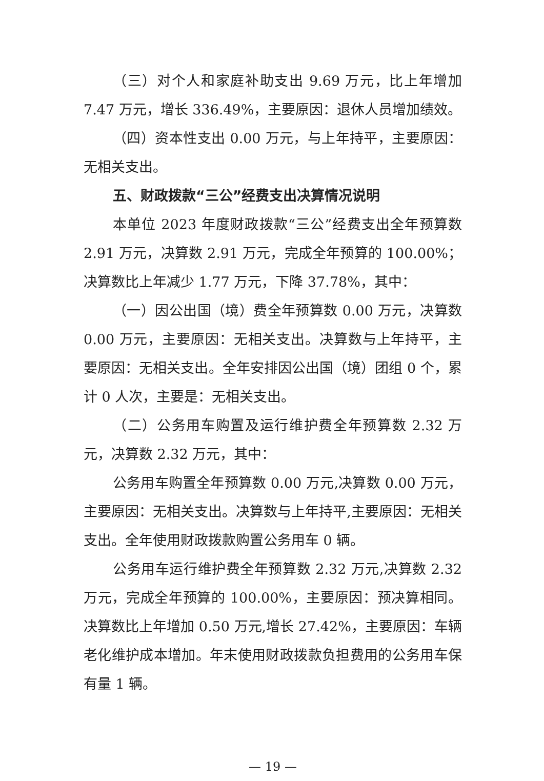（三）对个人和家庭补助支出 9.69 万元，比上年增加 7.47 万元，增长 336.49%，主要原因：退休人员增加绩效。
（四）资本性支出 0.00 万元，与上年持平，主要原因：无相关支出。
五、财政拨款“三公”经费支出决算情况说明
本单位 2023 年度财政拨款“三公”经费支出全年预算数 2.91 万元，决算数 2.91 万元，完成全年预算的 100.00%；决算数比上年减少 1.77 万元，下降 37.78%，其中：
（一）因公出国（境）费全年预算数 0.00 万元，决算数 0.00 万元，主要原因：无相关支出。决算数与上年持平，主要原因：无相关支出。全年安排因公出国（境）团组 0 个，累计 0 人次，主要是：无相关支出。
（二）公务用车购置及运行维护费全年预算数 2.32 万元，决算数 2.32 万元，其中：
公务用车购置全年预算数 0.00 万元,决算数 0.00 万元，主要原因：无相关支出。决算数与上年持平,主要原因：无相关支出。全年使用财政拨款购置公务用车 0 辆。
公务用车运行维护费全年预算数 2.32 万元,决算数 2.32 万元，完成全年预算的 100.00%，主要原因：预决算相同。决算数比上年增加 0.50 万元,增长 27.42%，主要原因：车辆老化维护成本增加。年末使用财政拨款负担费用的公务用车保有量 1 辆。
— 19 —